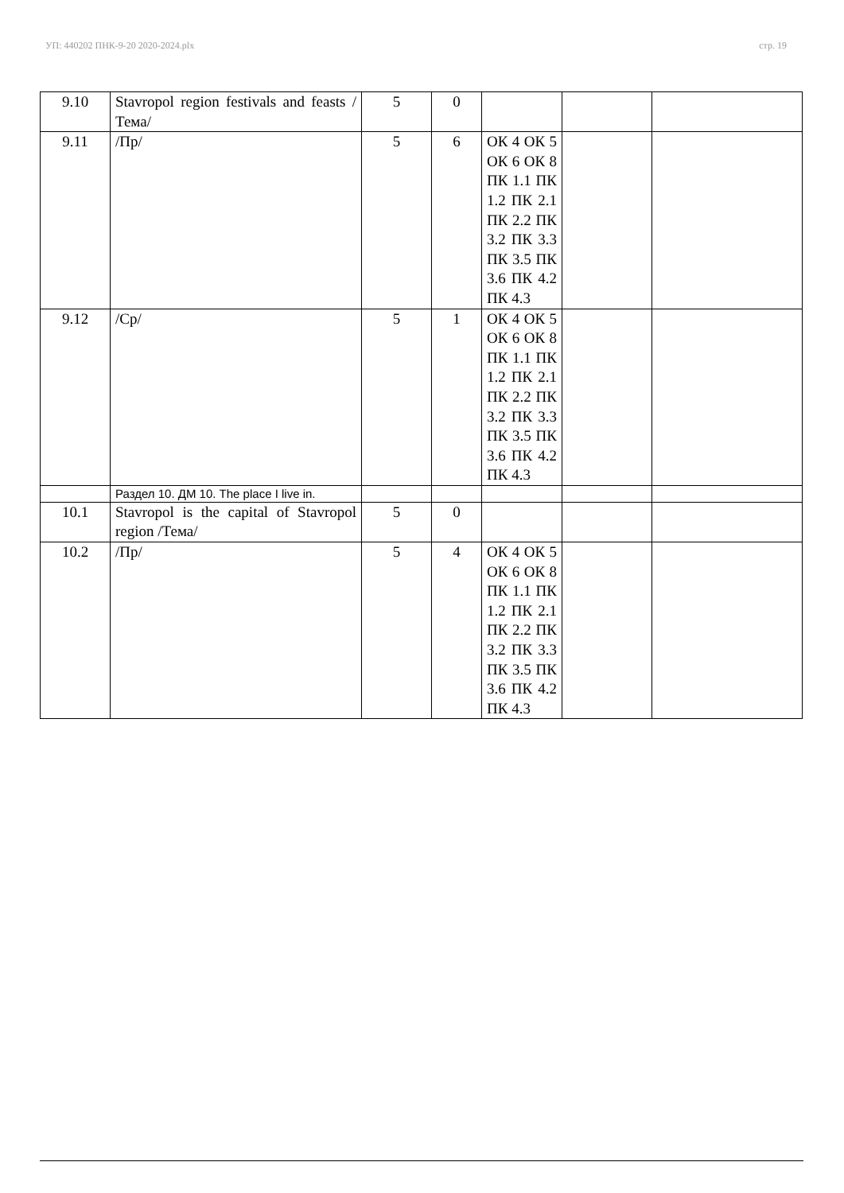УП: 440202 ПНК-9-20 2020-2024.plx стр. 19
| 9.10 | Stavropol region festivals and feasts /Тема/ | 5 | 0 | | | |
| 9.11 | /Пр/ | 5 | 6 | ОК 4 ОК 5 ОК 6 ОК 8 ПК 1.1 ПК 1.2 ПК 2.1 ПК 2.2 ПК 3.2 ПК 3.3 ПК 3.5 ПК 3.6 ПК 4.2 ПК 4.3 | | |
| 9.12 | /Ср/ | 5 | 1 | ОК 4 ОК 5 ОК 6 ОК 8 ПК 1.1 ПК 1.2 ПК 2.1 ПК 2.2 ПК 3.2 ПК 3.3 ПК 3.5 ПК 3.6 ПК 4.2 ПК 4.3 | | |
| | Раздел 10. ДМ 10. The place I live in. | | | | | |
| 10.1 | Stavropol is the capital of Stavropol region /Тема/ | 5 | 0 | | | |
| 10.2 | /Пр/ | 5 | 4 | ОК 4 ОК 5 ОК 6 ОК 8 ПК 1.1 ПК 1.2 ПК 2.1 ПК 2.2 ПК 3.2 ПК 3.3 ПК 3.5 ПК 3.6 ПК 4.2 ПК 4.3 | | |